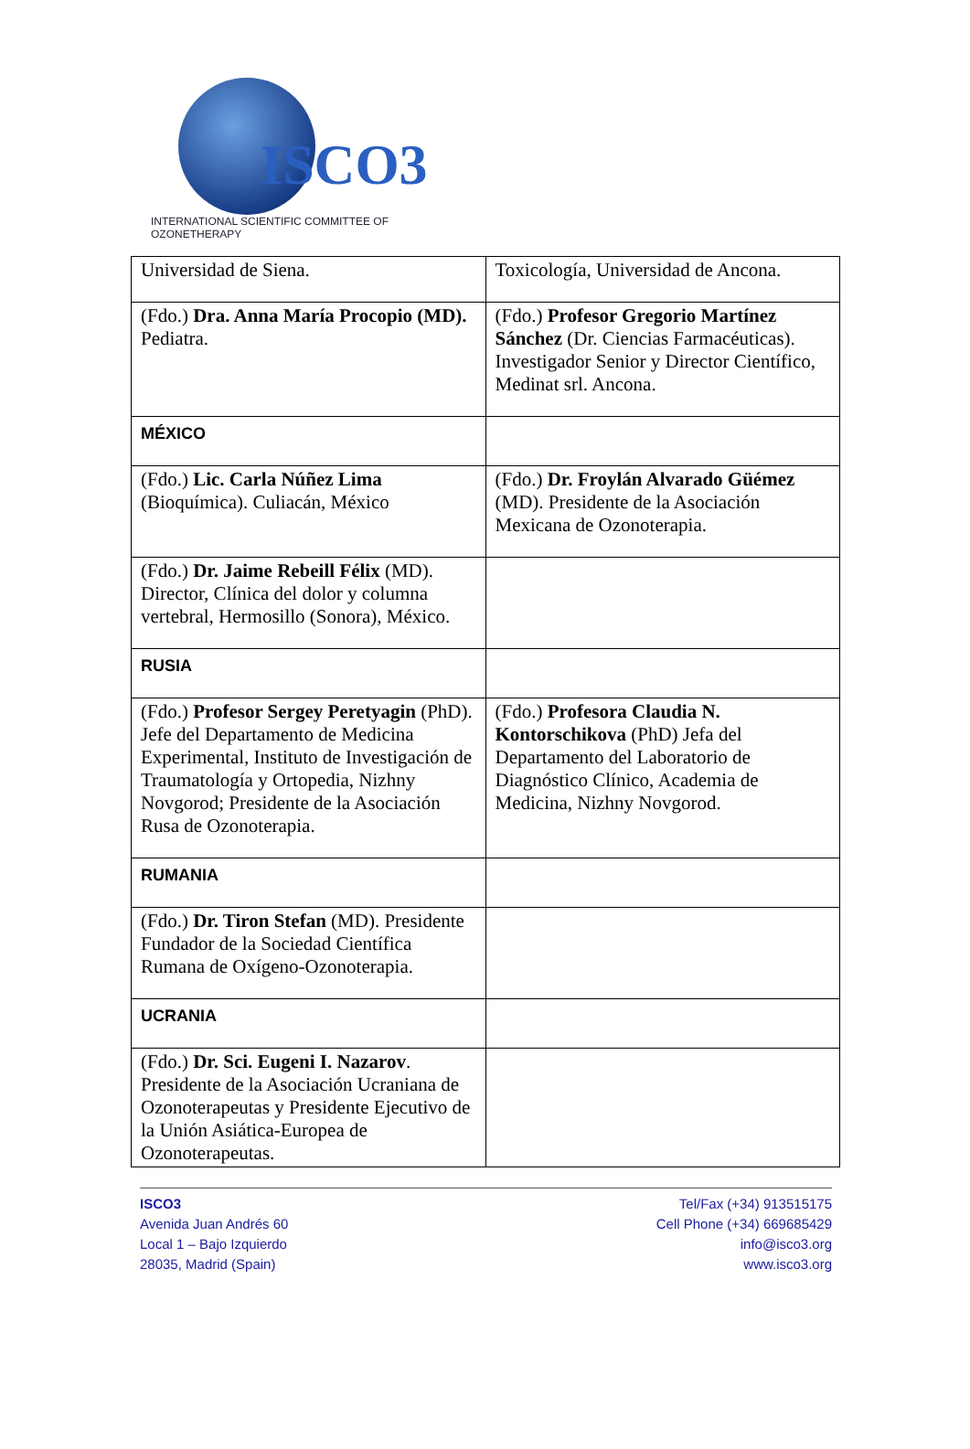ISCO3
INTERNATIONAL SCIENTIFIC COMMITTEE OF OZONETHERAPY
| Universidad de Siena. | Toxicología, Universidad de Ancona. |
| (Fdo.) Dra. Anna María Procopio (MD). Pediatra. | (Fdo.) Profesor Gregorio Martínez Sánchez (Dr. Ciencias Farmacéuticas). Investigador Senior y Director Científico, Medinat srl. Ancona. |
| MÉXICO | |
| (Fdo.) Lic. Carla Núñez Lima (Bioquímica). Culiacán, México | (Fdo.) Dr. Froylán Alvarado Güémez (MD). Presidente de la Asociación Mexicana de Ozonoterapia. |
| (Fdo.) Dr. Jaime Rebeill Félix (MD). Director, Clínica del dolor y columna vertebral, Hermosillo (Sonora), México. | |
| RUSIA | |
| (Fdo.) Profesor Sergey Peretyagin (PhD). Jefe del Departamento de Medicina Experimental, Instituto de Investigación de Traumatología y Ortopedia, Nizhny Novgorod; Presidente de la Asociación Rusa de Ozonoterapia. | (Fdo.) Profesora Claudia N. Kontorschikova (PhD) Jefa del Departamento del Laboratorio de Diagnóstico Clínico, Academia de Medicina, Nizhny Novgorod. |
| RUMANIA | |
| (Fdo.) Dr. Tiron Stefan (MD). Presidente Fundador de la Sociedad Científica Rumana de Oxígeno-Ozonoterapia. | |
| UCRANIA | |
| (Fdo.) Dr. Sci. Eugeni I. Nazarov . Presidente de la Asociación Ucraniana de Ozonoterapeutas y Presidente Ejecutivo de la Unión Asiática-Europea de Ozonoterapeutas. | |
ISCO3
Avenida Juan Andrés 60
Local 1 – Bajo Izquierdo
28035, Madrid (Spain)
Tel/Fax (+34) 913515175
Cell Phone (+34) 669685429
info@isco3.org
www.isco3.org